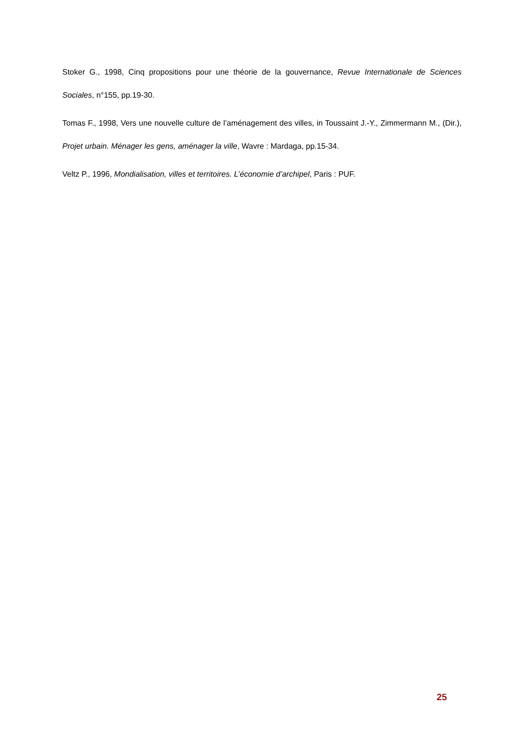Stoker G., 1998, Cinq propositions pour une théorie de la gouvernance, Revue Internationale de Sciences Sociales, n°155, pp.19-30.
Tomas F., 1998, Vers une nouvelle culture de l’aménagement des villes, in Toussaint J.-Y., Zimmermann M., (Dir.), Projet urbain. Ménager les gens, aménager la ville, Wavre : Mardaga, pp.15-34.
Veltz P., 1996, Mondialisation, villes et territoires. L’économie d’archipel, Paris : PUF.
25